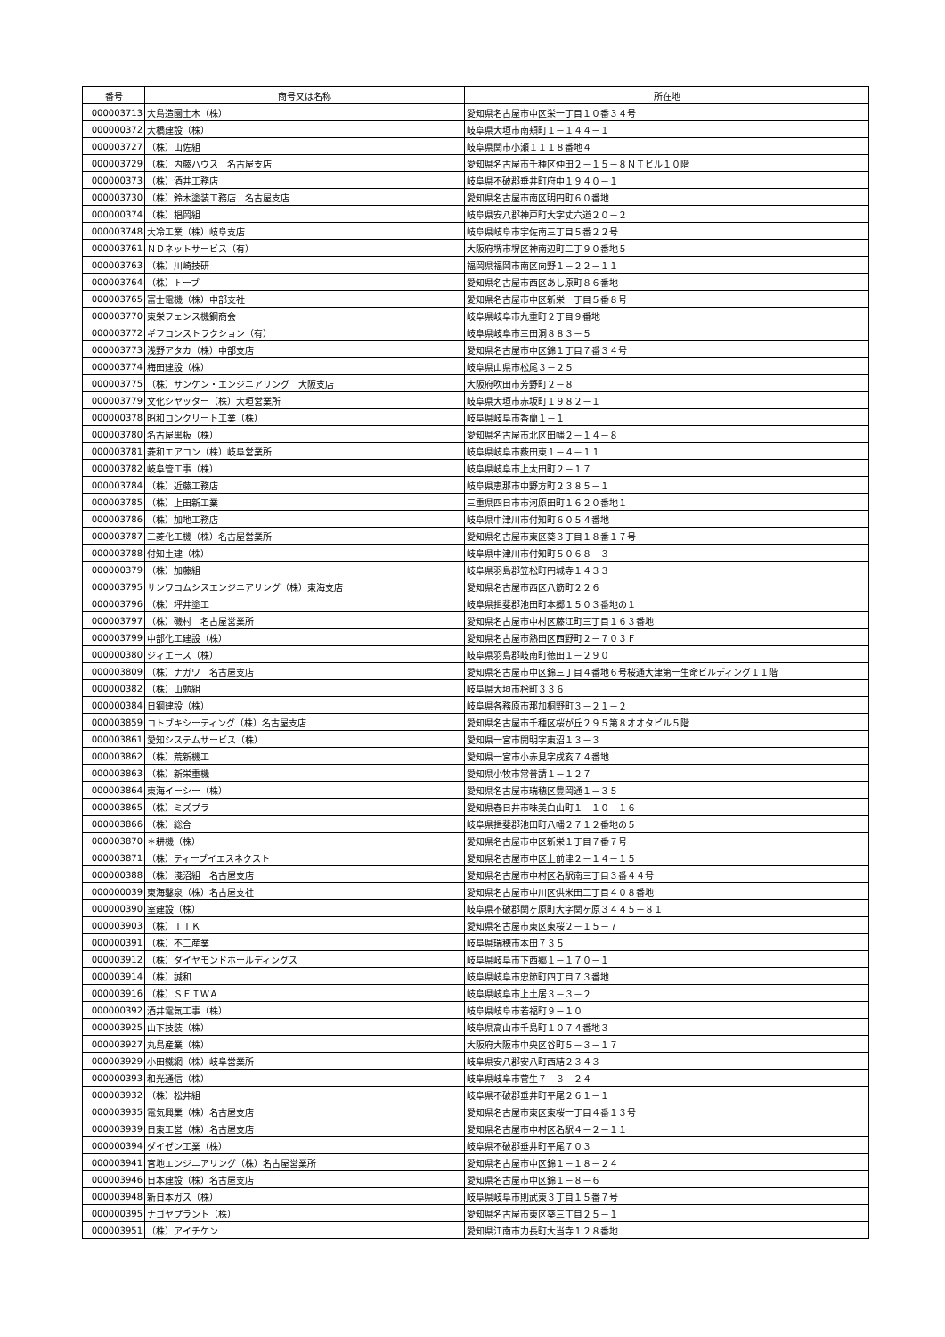| 番号 | 商号又は名称 | 所在地 |
| --- | --- | --- |
| 000003713 | 大島造園土木（株） | 愛知県名古屋市中区栄一丁目１０番３４号 |
| 000000372 | 大橋建設（株） | 岐阜県大垣市南頬町１－１４４－１ |
| 000003727 | （株）山佐組 | 岐阜県関市小瀬１１１８番地４ |
| 000003729 | （株）内藤ハウス 名古屋支店 | 愛知県名古屋市千種区仲田２－１５－８ＮＴビル１０階 |
| 000000373 | （株）酒井工務店 | 岐阜県不破郡垂井町府中１９４０－１ |
| 000003730 | （株）鈴木塗装工務店 名古屋支店 | 愛知県名古屋市南区明円町６０番地 |
| 000000374 | （株）椙岡組 | 岐阜県安八郡神戸町大字丈六道２０－２ |
| 000003748 | 大冷工業（株）岐阜支店 | 岐阜県岐阜市宇佐南三丁目５番２２号 |
| 000003761 | ＮＤネットサービス（有） | 大阪府堺市堺区神南辺町二丁９０番地５ |
| 000003763 | （株）川崎技研 | 福岡県福岡市南区向野１－２２－１１ |
| 000003764 | （株）トーブ | 愛知県名古屋市西区あし原町８６番地 |
| 000003765 | 富士電機（株）中部支社 | 愛知県名古屋市中区新栄一丁目５番８号 |
| 000003770 | 東栄フェンス機鋼商会 | 岐阜県岐阜市九重町２丁目９番地 |
| 000003772 | ギフコンストラクション（有） | 岐阜県岐阜市三田洞８８３－５ |
| 000003773 | 浅野アタカ（株）中部支店 | 愛知県名古屋市中区錦１丁目７番３４号 |
| 000003774 | 梅田建設（株） | 岐阜県山県市松尾３－２５ |
| 000003775 | （株）サンケン・エンジニアリング 大阪支店 | 大阪府吹田市芳野町２－８ |
| 000003779 | 文化シヤッター（株）大垣営業所 | 岐阜県大垣市赤坂町１９８２－１ |
| 000000378 | 昭和コンクリート工業（株） | 岐阜県岐阜市香蘭１－１ |
| 000003780 | 名古屋黒板（株） | 愛知県名古屋市北区田幡２－１４－８ |
| 000003781 | 菱和エアコン（株）岐阜営業所 | 岐阜県岐阜市薮田東１－４－１１ |
| 000003782 | 岐阜管工事（株） | 岐阜県岐阜市上太田町２－１７ |
| 000003784 | （株）近藤工務店 | 岐阜県恵那市中野方町２３８５－１ |
| 000003785 | （株）上田新工業 | 三重県四日市市河原田町１６２０番地１ |
| 000003786 | （株）加地工務店 | 岐阜県中津川市付知町６０５４番地 |
| 000003787 | 三菱化工機（株）名古屋営業所 | 愛知県名古屋市東区葵３丁目１８番１７号 |
| 000003788 | 付知土建（株） | 岐阜県中津川市付知町５０６８－３ |
| 000000379 | （株）加藤組 | 岐阜県羽島郡笠松町円城寺１４３３ |
| 000003795 | サンワコムシスエンジニアリング（株）東海支店 | 愛知県名古屋市西区八筋町２２６ |
| 000003796 | （株）坪井塗工 | 岐阜県揖斐郡池田町本郷１５０３番地の１ |
| 000003797 | （株）磯村 名古屋営業所 | 愛知県名古屋市中村区藤江町三丁目１６３番地 |
| 000003799 | 中部化工建設（株） | 愛知県名古屋市熱田区西野町２－７０３Ｆ |
| 000000380 | ジィエース（株） | 岐阜県羽島郡岐南町徳田１－２９０ |
| 000003809 | （株）ナガワ 名古屋支店 | 愛知県名古屋市中区錦三丁目４番地６号桜通大津第一生命ビルディング１１階 |
| 000000382 | （株）山勉組 | 岐阜県大垣市桧町３３６ |
| 000000384 | 日鋼建設（株） | 岐阜県各務原市那加桐野町３－２１－２ |
| 000003859 | コトブキシーティング（株）名古屋支店 | 愛知県名古屋市千種区桜が丘２９５第８オオタビル５階 |
| 000003861 | 愛知システムサービス（株） | 愛知県一宮市開明字東沼１３－３ |
| 000003862 | （株）荒新機工 | 愛知県一宮市小赤見字戌亥７４番地 |
| 000003863 | （株）新栄重機 | 愛知県小牧市常普請１－１２７ |
| 000003864 | 東海イーシー（株） | 愛知県名古屋市瑞穂区豊岡通１－３５ |
| 000003865 | （株）ミズプラ | 愛知県春日井市味美白山町１－１０－１６ |
| 000003866 | （株）総合 | 岐阜県揖斐郡池田町八幡２７１２番地の５ |
| 000003870 | ＊耕機（株） | 愛知県名古屋市中区新栄１丁目７番７号 |
| 000003871 | （株）ティーブイエスネクスト | 愛知県名古屋市中区上前津２－１４－１５ |
| 000000388 | （株）淺沼組 名古屋支店 | 愛知県名古屋市中村区名駅南三丁目３番４４号 |
| 000000039 | 東海鑿泉（株）名古屋支社 | 愛知県名古屋市中川区供米田二丁目４０８番地 |
| 000000390 | 室建設（株） | 岐阜県不破郡関ヶ原町大字関ヶ原３４４５－８１ |
| 000003903 | （株）ＴＴＫ | 愛知県名古屋市東区東桜２－１５－７ |
| 000000391 | （株）不二産業 | 岐阜県瑞穂市本田７３５ |
| 000003912 | （株）ダイヤモンドホールディングス | 岐阜県岐阜市下西郷１－１７０－１ |
| 000003914 | （株）誠和 | 岐阜県岐阜市忠節町四丁目７３番地 |
| 000003916 | （株）ＳＥＩＷＡ | 岐阜県岐阜市上土居３－３－２ |
| 000000392 | 酒井電気工事（株） | 岐阜県岐阜市若福町９－１０ |
| 000003925 | 山下技装（株） | 岐阜県高山市千島町１０７４番地３ |
| 000003927 | 丸島産業（株） | 大阪府大阪市中央区谷町５－３－１７ |
| 000003929 | 小田鐵網（株）岐阜営業所 | 岐阜県安八郡安八町西結２３４３ |
| 000000393 | 和光通信（株） | 岐阜県岐阜市菅生７－３－２４ |
| 000003932 | （株）松井組 | 岐阜県不破郡垂井町平尾２６１－１ |
| 000003935 | 電気興業（株）名古屋支店 | 愛知県名古屋市東区東桜一丁目４番１３号 |
| 000003939 | 日東工営（株）名古屋支店 | 愛知県名古屋市中村区名駅４－２－１１ |
| 000000394 | ダイゼン工業（株） | 岐阜県不破郡垂井町平尾７０３ |
| 000003941 | 宮地エンジニアリング（株）名古屋営業所 | 愛知県名古屋市中区錦１－１８－２４ |
| 000003946 | 日本建設（株）名古屋支店 | 愛知県名古屋市中区錦１－８－６ |
| 000003948 | 新日本ガス（株） | 岐阜県岐阜市則武東３丁目１５番７号 |
| 000000395 | ナゴヤプラント（株） | 愛知県名古屋市東区葵三丁目２５－１ |
| 000003951 | （株）アイチケン | 愛知県江南市力長町大当寺１２８番地 |